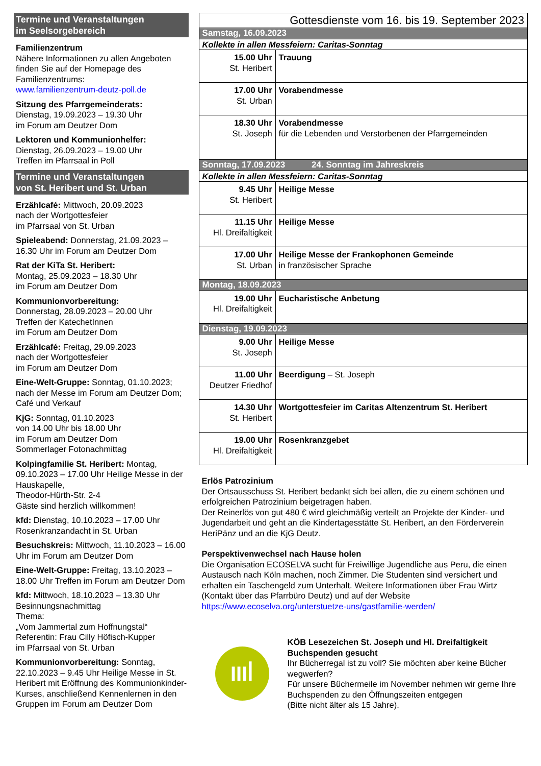Termine und Veranstaltungen
im Seelsorgebereich
Familienzentrum
Nähere Informationen zu allen Angeboten finden Sie auf der Homepage des Familienzentrums:
www.familienzentrum-deutz-poll.de
Sitzung des Pfarrgemeinderats:
Dienstag, 19.09.2023 – 19.30 Uhr
im Forum am Deutzer Dom
Lektoren und Kommunionhelfer:
Dienstag, 26.09.2023 – 19.00 Uhr
Treffen im Pfarrsaal in Poll
Termine und Veranstaltungen
von St. Heribert und St. Urban
Erzählcafé: Mittwoch, 20.09.2023
nach der Wortgottesfeier
im Pfarrsaal von St. Urban
Spieleabend: Donnerstag, 21.09.2023 – 16.30 Uhr im Forum am Deutzer Dom
Rat der KiTa St. Heribert:
Montag, 25.09.2023 – 18.30 Uhr
im Forum am Deutzer Dom
Kommunionvorbereitung:
Donnerstag, 28.09.2023 – 20.00 Uhr
Treffen der KatechetInnen
im Forum am Deutzer Dom
Erzählcafé: Freitag, 29.09.2023
nach der Wortgottesfeier
im Forum am Deutzer Dom
Eine-Welt-Gruppe: Sonntag, 01.10.2023; nach der Messe im Forum am Deutzer Dom; Café und Verkauf
KjG: Sonntag, 01.10.2023
von 14.00 Uhr bis 18.00 Uhr
im Forum am Deutzer Dom
Sommerlager Fotonachmittag
Kolpingfamilie St. Heribert: Montag, 09.10.2023 – 17.00 Uhr Heilige Messe in der Hauskapelle,
Theodor-Hürth-Str. 2-4
Gäste sind herzlich willkommen!
kfd: Dienstag, 10.10.2023 – 17.00 Uhr Rosenkranzandacht in St. Urban
Besuchskreis: Mittwoch, 11.10.2023 – 16.00 Uhr im Forum am Deutzer Dom
Eine-Welt-Gruppe: Freitag, 13.10.2023 – 18.00 Uhr Treffen im Forum am Deutzer Dom
kfd: Mittwoch, 18.10.2023 – 13.30 Uhr Besinnungsnachmittag
Thema:
„Vom Jammertal zum Hoffnungstal“
Referentin: Frau Cilly Höfisch-Kupper
im Pfarrsaal von St. Urban
Kommunionvorbereitung: Sonntag, 22.10.2023 – 9.45 Uhr Heilige Messe in St. Heribert mit Eröffnung des Kommunionkinder-Kurses, anschließend Kennenlernen in den Gruppen im Forum am Deutzer Dom
| Gottesdienste vom 16. bis 19. September 2023 | |
| Samstag, 16.09.2023 | |
| Kollekte in allen Messfeiern: Caritas-Sonntag | |
| 15.00 Uhr St. Heribert | Trauung |
| 17.00 Uhr St. Urban | Vorabendmesse |
| 18.30 Uhr St. Joseph | Vorabendmesse für die Lebenden und Verstorbenen der Pfarrgemeinden |
| Sonntag, 17.09.2023 24. Sonntag im Jahreskreis | |
| Kollekte in allen Messfeiern: Caritas-Sonntag | |
| 9.45 Uhr St. Heribert | Heilige Messe |
| 11.15 Uhr Hl. Dreifaltigkeit | Heilige Messe |
| 17.00 Uhr St. Urban | Heilige Messe der Frankophonen Gemeinde in französischer Sprache |
| Montag, 18.09.2023 | |
| 19.00 Uhr Hl. Dreifaltigkeit | Eucharistische Anbetung |
| Dienstag, 19.09.2023 | |
| 9.00 Uhr St. Joseph | Heilige Messe |
| 11.00 Uhr Deutzer Friedhof | Beerdigung – St. Joseph |
| 14.30 Uhr St. Heribert | Wortgottesfeier im Caritas Altenzentrum St. Heribert |
| 19.00 Uhr Hl. Dreifaltigkeit | Rosenkranzgebet |
Erlös Patrozinium
Der Ortsausschuss St. Heribert bedankt sich bei allen, die zu einem schönen und erfolgreichen Patrozinium beigetragen haben.
Der Reinerlös von gut 480 € wird gleichmäßig verteilt an Projekte der Kinder- und Jugendarbeit und geht an die Kindertagesstätte St. Heribert, an den Förderverein HeriPänz und an die KjG Deutz.
Perspektivenwechsel nach Hause holen
Die Organisation ECOSELVA sucht für Freiwillige Jugendliche aus Peru, die einen Austausch nach Köln machen, noch Zimmer. Die Studenten sind versichert und erhalten ein Taschengeld zum Unterhalt. Weitere Informationen über Frau Wirtz (Kontakt über das Pfarrbüro Deutz) und auf der Website
https://www.ecoselva.org/unterstuetze-uns/gastfamilie-werden/
IIIꟾ
KÖB Lesezeichen St. Joseph und Hl. Dreifaltigkeit
Buchspenden gesucht
Ihr Bücherregal ist zu voll? Sie möchten aber keine Bücher wegwerfen?
Für unsere Büchermeile im November nehmen wir gerne Ihre Buchspenden zu den Öffnungszeiten entgegen
(Bitte nicht älter als 15 Jahre).